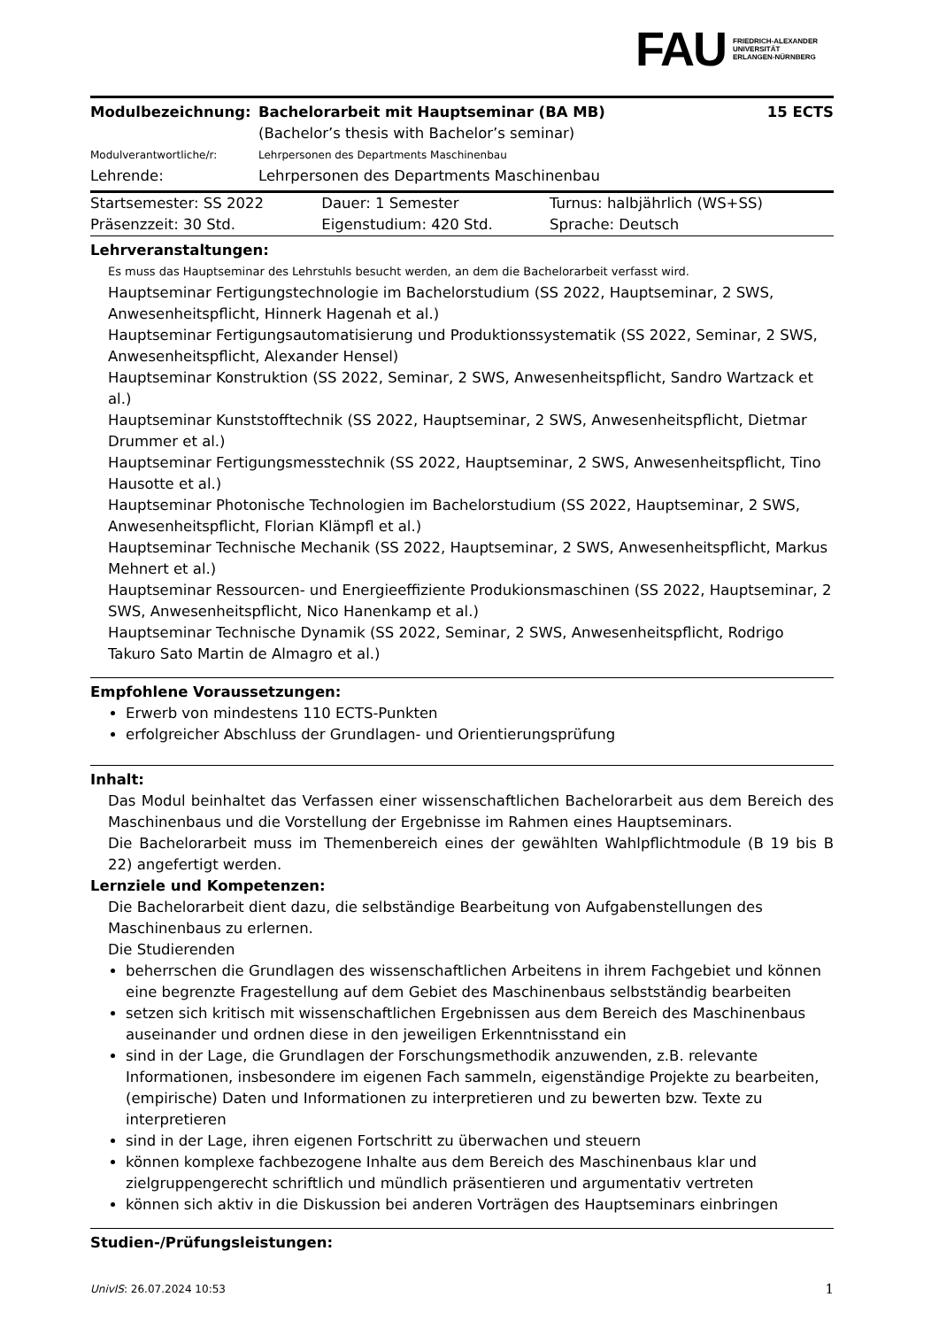FAU FRIEDRICH-ALEXANDER
UNIVERSITÄT
ERLANGEN-NÜRNBERG
| Modulbezeichnung: | Bachelorarbeit mit Hauptseminar (BA MB) (Bachelor’s thesis with Bachelor’s seminar) | 15 ECTS |
| Modulverantwortliche/r: | Lehrpersonen des Departments Maschinenbau | |
| Lehrende: | Lehrpersonen des Departments Maschinenbau | |
| Startsemester: SS 2022 | Dauer: 1 Semester | Turnus: halbjährlich (WS+SS) |
| Präsenzzeit: 30 Std. | Eigenstudium: 420 Std. | Sprache: Deutsch |
Lehrveranstaltungen:
Es muss das Hauptseminar des Lehrstuhls besucht werden, an dem die Bachelorarbeit verfasst wird.
Hauptseminar Fertigungstechnologie im Bachelorstudium (SS 2022, Hauptseminar, 2 SWS, Anwesenheitspflicht, Hinnerk Hagenah et al.)
Hauptseminar Fertigungsautomatisierung und Produktionssystematik (SS 2022, Seminar, 2 SWS, Anwesenheitspflicht, Alexander Hensel)
Hauptseminar Konstruktion (SS 2022, Seminar, 2 SWS, Anwesenheitspflicht, Sandro Wartzack et al.)
Hauptseminar Kunststofftechnik (SS 2022, Hauptseminar, 2 SWS, Anwesenheitspflicht, Dietmar Drummer et al.)
Hauptseminar Fertigungsmesstechnik (SS 2022, Hauptseminar, 2 SWS, Anwesenheitspflicht, Tino Hausotte et al.)
Hauptseminar Photonische Technologien im Bachelorstudium (SS 2022, Hauptseminar, 2 SWS, Anwesenheitspflicht, Florian Klämpfl et al.)
Hauptseminar Technische Mechanik (SS 2022, Hauptseminar, 2 SWS, Anwesenheitspflicht, Markus Mehnert et al.)
Hauptseminar Ressourcen- und Energieeffiziente Produkionsmaschinen (SS 2022, Hauptseminar, 2 SWS, Anwesenheitspflicht, Nico Hanenkamp et al.)
Hauptseminar Technische Dynamik (SS 2022, Seminar, 2 SWS, Anwesenheitspflicht, Rodrigo Takuro Sato Martin de Almagro et al.)
Empfohlene Voraussetzungen:
Erwerb von mindestens 110 ECTS-Punkten
erfolgreicher Abschluss der Grundlagen- und Orientierungsprüfung
Inhalt:
Das Modul beinhaltet das Verfassen einer wissenschaftlichen Bachelorarbeit aus dem Bereich des Maschinenbaus und die Vorstellung der Ergebnisse im Rahmen eines Hauptseminars.
Die Bachelorarbeit muss im Themenbereich eines der gewählten Wahlpflichtmodule (B 19 bis B 22) angefertigt werden.
Lernziele und Kompetenzen:
Die Bachelorarbeit dient dazu, die selbständige Bearbeitung von Aufgabenstellungen des Maschinenbaus zu erlernen.
Die Studierenden
beherrschen die Grundlagen des wissenschaftlichen Arbeitens in ihrem Fachgebiet und können eine begrenzte Fragestellung auf dem Gebiet des Maschinenbaus selbstständig bearbeiten
setzen sich kritisch mit wissenschaftlichen Ergebnissen aus dem Bereich des Maschinenbaus auseinander und ordnen diese in den jeweiligen Erkenntnisstand ein
sind in der Lage, die Grundlagen der Forschungsmethodik anzuwenden, z.B. relevante Informationen, insbesondere im eigenen Fach sammeln, eigenständige Projekte zu bearbeiten, (empirische) Daten und Informationen zu interpretieren und zu bewerten bzw. Texte zu interpretieren
sind in der Lage, ihren eigenen Fortschritt zu überwachen und steuern
können komplexe fachbezogene Inhalte aus dem Bereich des Maschinenbaus klar und zielgruppengerecht schriftlich und mündlich präsentieren und argumentativ vertreten
können sich aktiv in die Diskussion bei anderen Vorträgen des Hauptseminars einbringen
Studien-/Prüfungsleistungen:
UnivIS: 26.07.2024 10:53 1